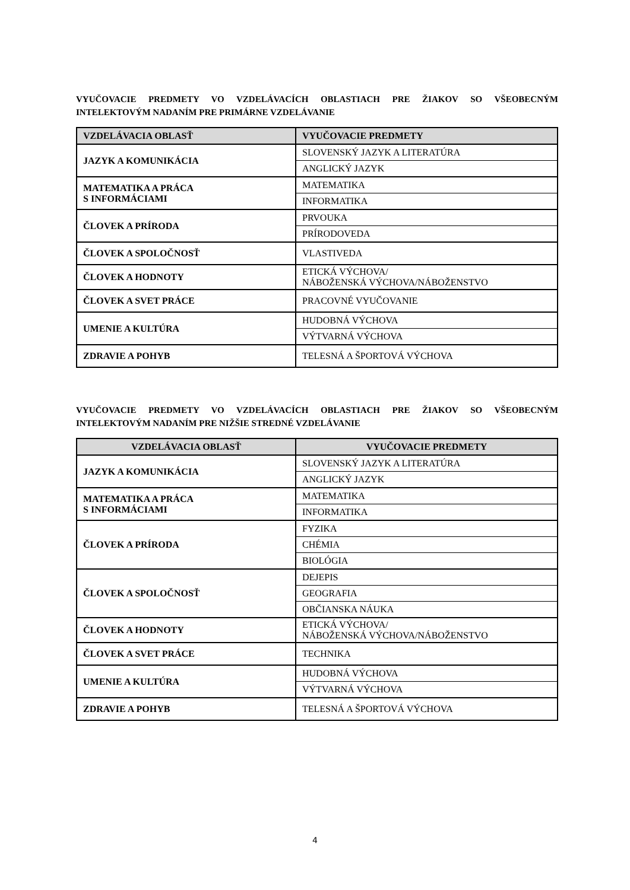VYUČOVACIE PREDMETY VO VZDELÁVACÍCH OBLASTIACH PRE ŽIAKOV SO VŠEOBECNÝM INTELEKTOVÝM NADANÍM PRE PRIMÁRNE VZDELÁVANIE
| VZDELÁVACIA OBLASŤ | VYUČOVACIE PREDMETY |
| --- | --- |
| JAZYK A KOMUNIKÁCIA | SLOVENSKÝ JAZYK A LITERATÚRA |
| | ANGLICKÝ JAZYK |
| MATEMATIKA A PRÁCA S INFORMÁCIAMI | MATEMATIKA |
| | INFORMATIKA |
| ČLOVEK A PRÍRODA | PRVOUKA |
| | PRÍRODOVEDA |
| ČLOVEK A SPOLOČNOSŤ | VLASTIVEDA |
| ČLOVEK A HODNOTY | ETICKÁ VÝCHOVA/ NÁBOŽENSKÁ VÝCHOVA/NÁBOŽENSTVO |
| ČLOVEK A SVET PRÁCE | PRACOVNÉ VYUČOVANIE |
| UMENIE A KULTÚRA | HUDOBNÁ VÝCHOVA |
| | VÝTVARNÁ VÝCHOVA |
| ZDRAVIE A POHYB | TELESNÁ A ŠPORTOVÁ VÝCHOVA |
VYUČOVACIE PREDMETY VO VZDELÁVACÍCH OBLASTIACH PRE ŽIAKOV SO VŠEOBECNÝM INTELEKTOVÝM NADANÍM PRE NIŽŠIE STREDNÉ VZDELÁVANIE
| VZDELÁVACIA OBLASŤ | VYUČOVACIE PREDMETY |
| --- | --- |
| JAZYK A KOMUNIKÁCIA | SLOVENSKÝ JAZYK A LITERATÚRA |
| | ANGLICKÝ JAZYK |
| MATEMATIKA A PRÁCA S INFORMÁCIAMI | MATEMATIKA |
| | INFORMATIKA |
| ČLOVEK A PRÍRODA | FYZIKA |
| | CHÉMIA |
| | BIOLÓGIA |
| ČLOVEK A SPOLOČNOSŤ | DEJEPIS |
| | GEOGRAFIA |
| | OBČIANSKA NÁUKA |
| ČLOVEK A HODNOTY | ETICKÁ VÝCHOVA/ NÁBOŽENSKÁ VÝCHOVA/NÁBOŽENSTVO |
| ČLOVEK A SVET PRÁCE | TECHNIKA |
| UMENIE A KULTÚRA | HUDOBNÁ VÝCHOVA |
| | VÝTVARNÁ VÝCHOVA |
| ZDRAVIE A POHYB | TELESNÁ A ŠPORTOVÁ VÝCHOVA |
4